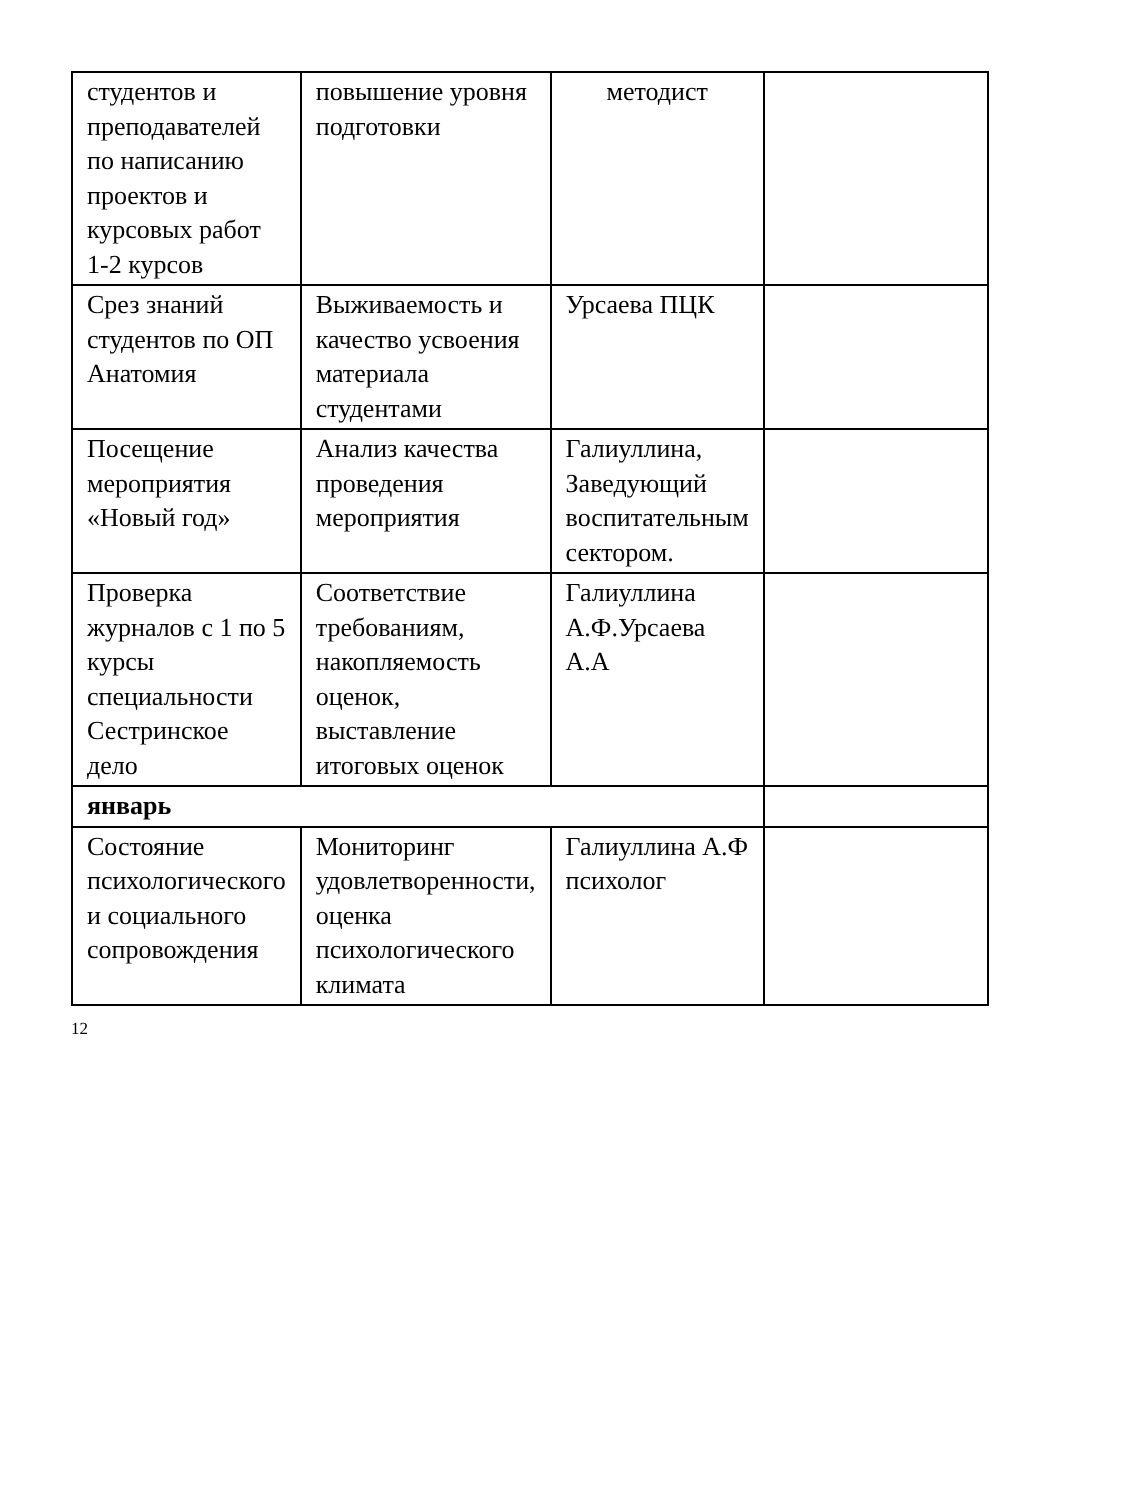| студентов и преподавателей по написанию проектов и курсовых работ 1-2 курсов | повышение уровня подготовки | методист | |
| Срез знаний студентов по ОП Анатомия | Выживаемость и качество усвоения материала студентами | Урсаева ПЦК | |
| Посещение мероприятия «Новый год» | Анализ качества проведения мероприятия | Галиуллина, Заведующий воспитательным сектором. | |
| Проверка журналов с 1 по 5 курсы специальности Сестринское дело | Соответствие требованиям, накопляемость оценок, выставление итоговых оценок | Галиуллина А.Ф.Урсаева А.А | |
| январь | | | |
| Состояние психологического и социального сопровождения | Мониторинг удовлетворенности, оценка психологического климата | Галиуллина А.Ф психолог | |
12